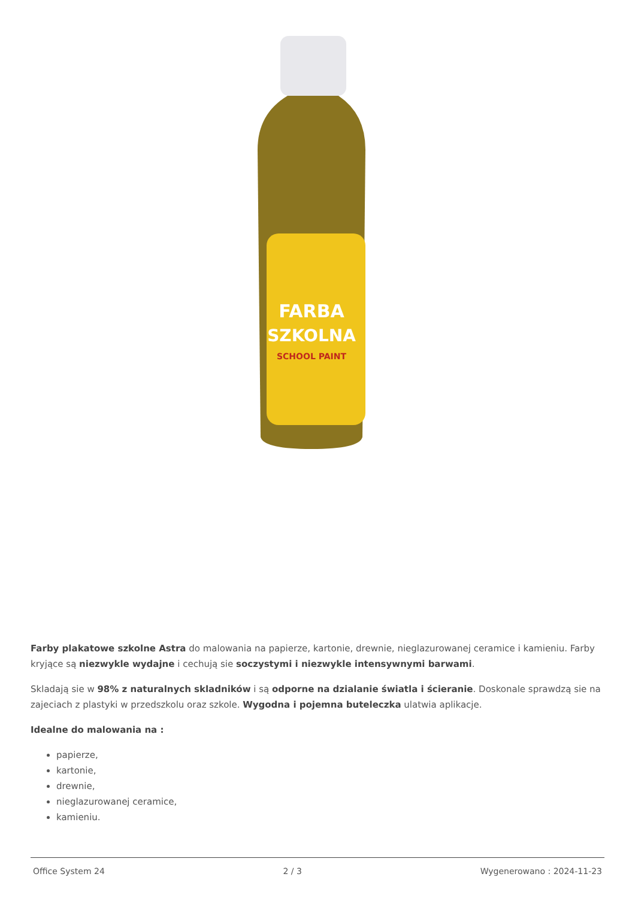FARBA
SZKOLNA
SCHOOL PAINT
Farby plakatowe szkolne Astra do malowania na papierze, kartonie, drewnie, nieglazurowanej ceramice i kamieniu. Farby kryjące są niezwykle wydajne i cechują sie soczystymi i niezwykle intensywnymi barwami.
Skladają sie w 98% z naturalnych skladników i są odporne na dzialanie światla i ścieranie. Doskonale sprawdzą sie na zajeciach z plastyki w przedszkolu oraz szkole. Wygodna i pojemna buteleczka ulatwia aplikacje.
Idealne do malowania na :
papierze,
kartonie,
drewnie,
nieglazurowanej ceramice,
kamieniu.
Office System 24 2 / 3 Wygenerowano : 2024-11-23